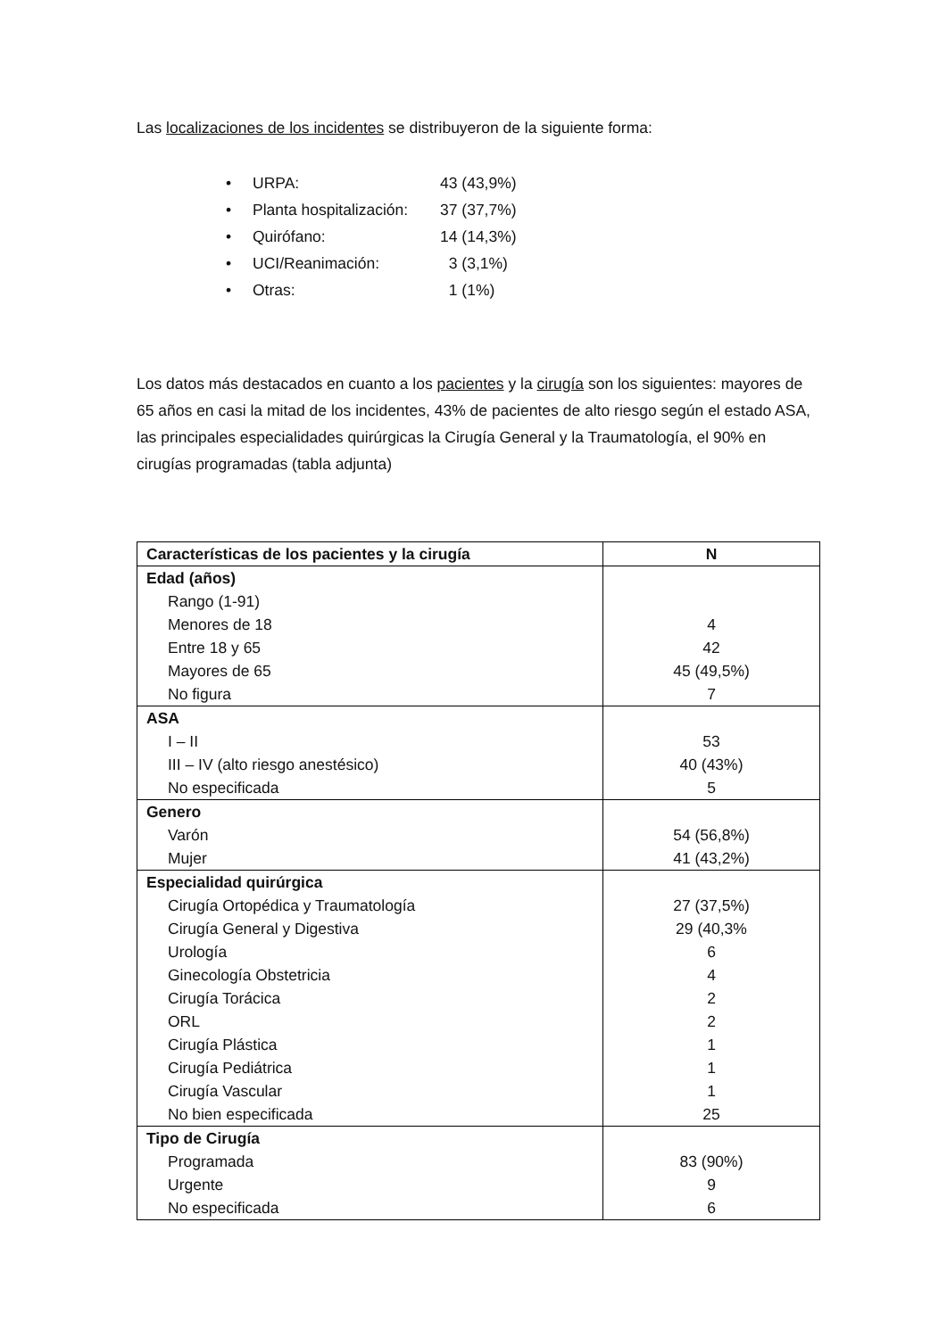Las localizaciones de los incidentes se distribuyeron de la siguiente forma:
• URPA: 43 (43,9%)
• Planta hospitalización: 37 (37,7%)
• Quirófano: 14 (14,3%)
• UCI/Reanimación: 3 (3,1%)
• Otras: 1 (1%)
Los datos más destacados en cuanto a los pacientes y la cirugía son los siguientes: mayores de 65 años en casi la mitad de los incidentes, 43% de pacientes de alto riesgo según el estado ASA, las principales especialidades quirúrgicas la Cirugía General y la Traumatología, el 90% en cirugías programadas (tabla adjunta)
| Características de los pacientes y la cirugía | N |
| --- | --- |
| Edad (años) | |
| Rango (1-91) | |
| Menores de 18 | 4 |
| Entre 18 y 65 | 42 |
| Mayores de 65 | 45 (49,5%) |
| No figura | 7 |
| ASA | |
| I – II | 53 |
| III – IV (alto riesgo anestésico) | 40 (43%) |
| No especificada | 5 |
| Genero | |
| Varón | 54 (56,8%) |
| Mujer | 41 (43,2%) |
| Especialidad quirúrgica | |
| Cirugía Ortopédica y Traumatología | 27 (37,5%) |
| Cirugía General y Digestiva | 29 (40,3% |
| Urología | 6 |
| Ginecología Obstetricia | 4 |
| Cirugía Torácica | 2 |
| ORL | 2 |
| Cirugía Plástica | 1 |
| Cirugía Pediátrica | 1 |
| Cirugía Vascular | 1 |
| No bien especificada | 25 |
| Tipo de Cirugía | |
| Programada | 83 (90%) |
| Urgente | 9 |
| No especificada | 6 |